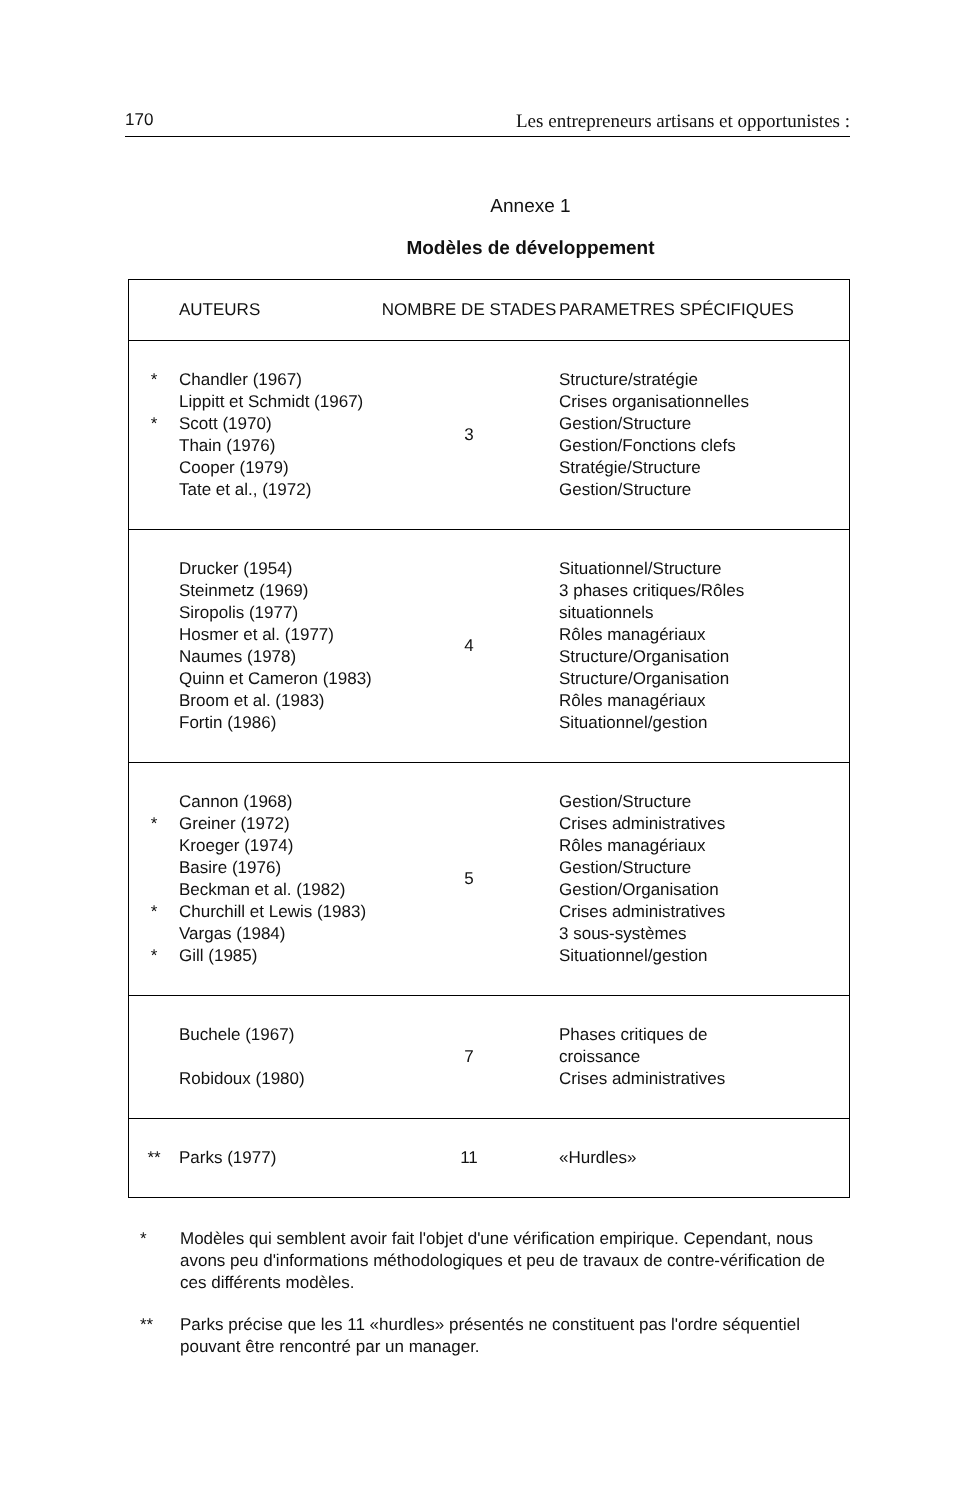170 Les entrepreneurs artisans et opportunistes :
Annexe 1
Modèles de développement
| | AUTEURS | NOMBRE DE STADES | PARAMETRES SPÉCIFIQUES |
| --- | --- | --- | --- |
| * * | Chandler (1967) Lippitt et Schmidt (1967) Scott (1970) Thain (1976) Cooper (1979) Tate et al., (1972) | 3 | Structure/stratégie Crises organisationnelles Gestion/Structure Gestion/Fonctions clefs Stratégie/Structure Gestion/Structure |
| | Drucker (1954) Steinmetz (1969) Siropolis (1977) Hosmer et al. (1977) Naumes (1978) Quinn et Cameron (1983) Broom et al. (1983) Fortin (1986) | 4 | Situationnel/Structure 3 phases critiques/Rôles situationnels Rôles managériaux Structure/Organisation Structure/Organisation Rôles managériaux Situationnel/gestion |
| * * * | Cannon (1968) Greiner (1972) Kroeger (1974) Basire (1976) Beckman et al. (1982) Churchill et Lewis (1983) Vargas (1984) Gill (1985) | 5 | Gestion/Structure Crises administratives Rôles managériaux Gestion/Structure Gestion/Organisation Crises administratives 3 sous-systèmes Situationnel/gestion |
| | Buchele (1967) Robidoux (1980) | 7 | Phases critiques de croissance Crises administratives |
| ** | Parks (1977) | 11 | «Hurdles» |
* Modèles qui semblent avoir fait l'objet d'une vérification empirique. Cependant, nous avons peu d'informations méthodologiques et peu de travaux de contre-vérification de ces différents modèles.
** Parks précise que les 11 «hurdles» présentés ne constituent pas l'ordre séquentiel pouvant être rencontré par un manager.